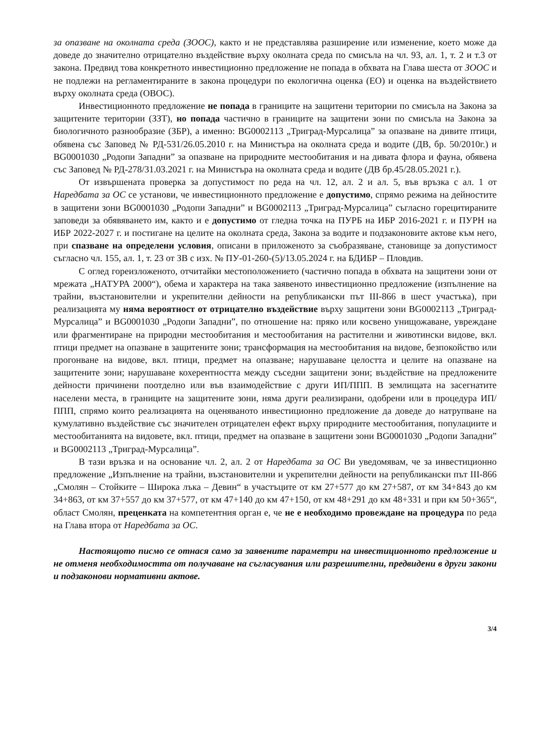за опазване на околната среда (ЗООС), както и не представлява разширение или изменение, което може да доведе до значително отрицателно въздействие върху околната среда по смисъла на чл. 93, ал. 1, т. 2 и т.3 от закона. Предвид това конкретното инвестиционно предложение не попада в обхвата на Глава шеста от ЗООС и не подлежи на регламентираните в закона процедури по екологична оценка (ЕО) и оценка на въздействието върху околната среда (ОВОС).
Инвестиционното предложение не попада в границите на защитени територии по смисъла на Закона за защитените територии (ЗЗТ), но попада частично в границите на защитени зони по смисъла на Закона за биологичното разнообразие (ЗБР), а именно: BG0002113 „Триград-Мурсалица” за опазване на дивите птици, обявена със Заповед № РД-531/26.05.2010 г. на Министъра на околната среда и водите (ДВ, бр. 50/2010г.) и BG0001030 „Родопи Западни” за опазване на природните местообитания и на дивата флора и фауна, обявена със Заповед № РД-278/31.03.2021 г. на Министъра на околната среда и водите (ДВ бр.45/28.05.2021 г.).
От извършената проверка за допустимост по реда на чл. 12, ал. 2 и ал. 5, във връзка с ал. 1 от Наредбата за ОС се установи, че инвестиционното предложение е допустимо, спрямо режима на дейностите в защитени зони BG0001030 „Родопи Западни” и BG0002113 „Триград-Мурсалица” съгласно горецитираните заповеди за обявяването им, както и е допустимо от гледна точка на ПУРБ на ИБР 2016-2021 г. и ПУРН на ИБР 2022-2027 г. и постигане на целите на околната среда, Закона за водите и подзаконовите актове към него, при спазване на определени условия, описани в приложеното за съобразяване, становище за допустимост съгласно чл. 155, ал. 1, т. 23 от ЗВ с изх. № ПУ-01-260-(5)/13.05.2024 г. на БДИБР – Пловдив.
С оглед гореизложеното, отчитайки местоположението (частично попада в обхвата на защитени зони от мрежата „НАТУРА 2000“), обема и характера на така заявеното инвестиционно предложение (изпълнение на трайни, възстановителни и укрепителни дейности на републикански път III-866 в шест участъка), при реализацията му няма вероятност от отрицателно въздействие върху защитени зони BG0002113 „Триград-Мурсалица” и BG0001030 „Родопи Западни”, по отношение на: пряко или косвено унищожаване, увреждане или фрагментиране на природни местообитания и местообитания на растителни и животински видове, вкл. птици предмет на опазване в защитените зони; трансформация на местообитания на видове, безпокойство или прогонване на видове, вкл. птици, предмет на опазване; нарушаване целостта и целите на опазване на защитените зони; нарушаване кохерентността между съседни защитени зони; въздействие на предложените дейности причинени поотделно или във взаимодействие с други ИП/ППП. В землищата на засегнатите населени места, в границите на защитените зони, няма други реализирани, одобрени или в процедура ИП/ППП, спрямо които реализацията на оценяваното инвестиционно предложение да доведе до натрупване на кумулативно въздействие със значителен отрицателен ефект върху природните местообитания, популациите и местообитанията на видовете, вкл. птици, предмет на опазване в защитени зони BG0001030 „Родопи Западни” и BG0002113 „Триград-Мурсалица”.
В тази връзка и на основание чл. 2, ал. 2 от Наредбата за ОС Ви уведомявам, че за инвестиционно предложение „Изпълнение на трайни, възстановителни и укрепителни дейности на републикански път III-866 „Смолян – Стойките – Широка лъка – Девин“ в участъците от км 27+577 до км 27+587, от км 34+843 до км 34+863, от км 37+557 до км 37+577, от км 47+140 до км 47+150, от км 48+291 до км 48+331 и при км 50+365“, област Смолян, преценката на компетентния орган е, че не е необходимо провеждане на процедура по реда на Глава втора от Наредбата за ОС.
Настоящото писмо се отнася само за заявените параметри на инвестиционното предложение и не отменя необходимостта от получаване на съгласувания или разрешителни, предвидени в други закони и подзаконови нормативни актове.
3/4